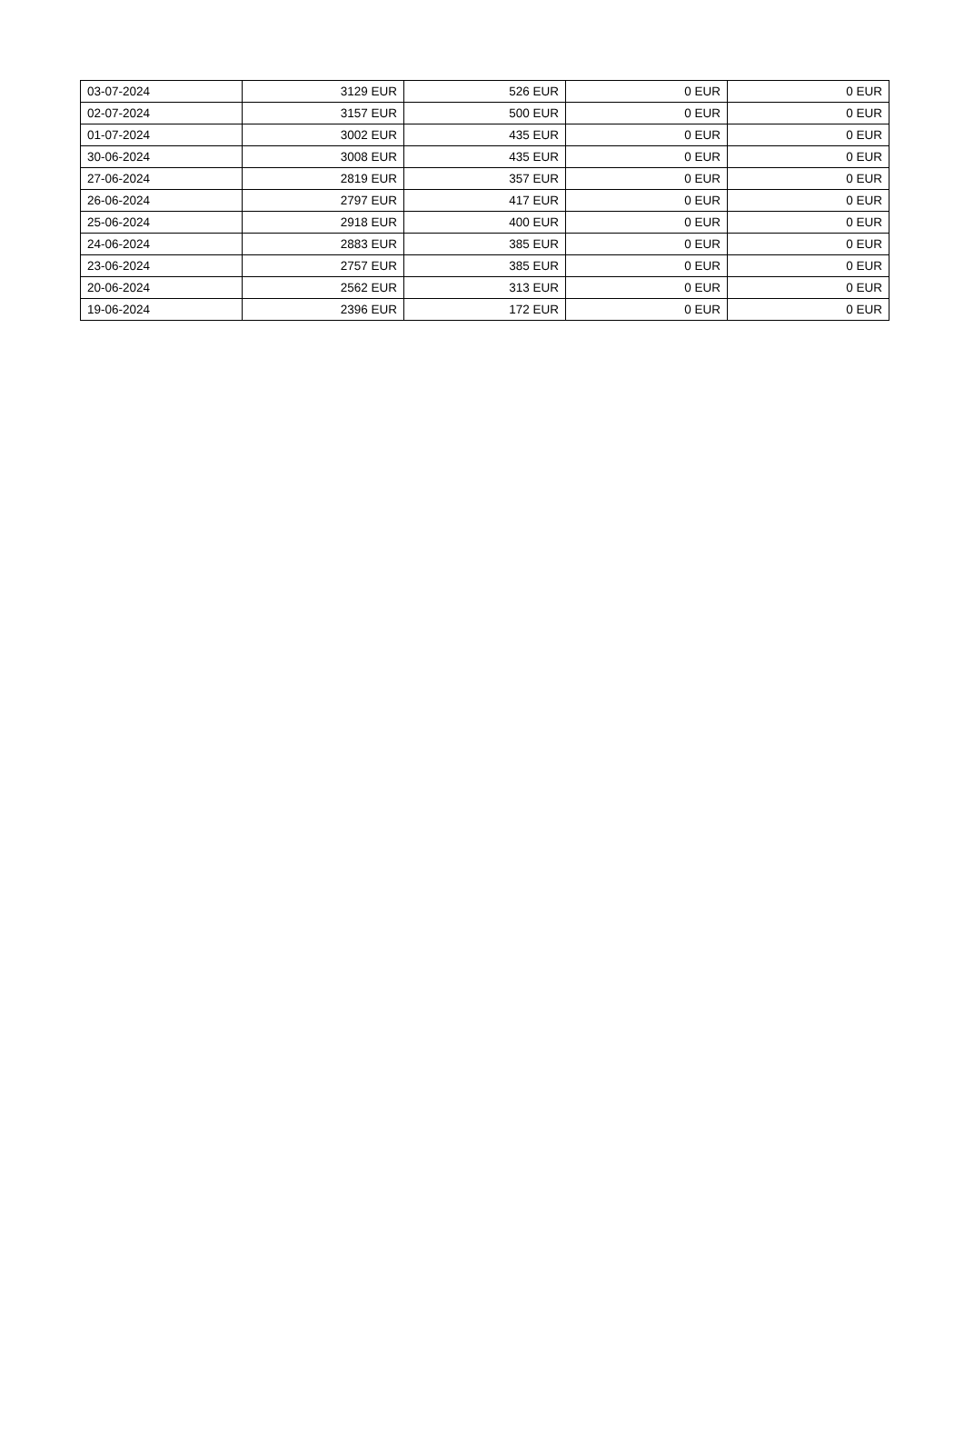| 03-07-2024 | 3129 EUR | 526 EUR | 0 EUR | 0 EUR |
| 02-07-2024 | 3157 EUR | 500 EUR | 0 EUR | 0 EUR |
| 01-07-2024 | 3002 EUR | 435 EUR | 0 EUR | 0 EUR |
| 30-06-2024 | 3008 EUR | 435 EUR | 0 EUR | 0 EUR |
| 27-06-2024 | 2819 EUR | 357 EUR | 0 EUR | 0 EUR |
| 26-06-2024 | 2797 EUR | 417 EUR | 0 EUR | 0 EUR |
| 25-06-2024 | 2918 EUR | 400 EUR | 0 EUR | 0 EUR |
| 24-06-2024 | 2883 EUR | 385 EUR | 0 EUR | 0 EUR |
| 23-06-2024 | 2757 EUR | 385 EUR | 0 EUR | 0 EUR |
| 20-06-2024 | 2562 EUR | 313 EUR | 0 EUR | 0 EUR |
| 19-06-2024 | 2396 EUR | 172 EUR | 0 EUR | 0 EUR |